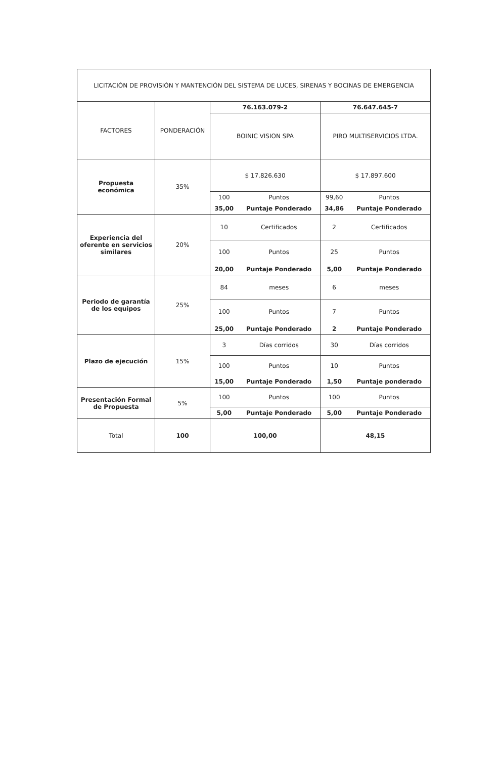| LICITACIÓN DE PROVISIÓN Y MANTENCIÓN DEL SISTEMA DE LUCES, SIRENAS Y BOCINAS DE EMERGENCIA | | | | | |
| --- | --- | --- | --- | --- | --- |
| FACTORES | PONDERACIÓN | 76.163.079-2 | | 76.647.645-7 | |
| | | BOINIC VISION SPA | | PIRO MULTISERVICIOS LTDA. | |
| Propuesta económica | 35% | $ 17.826.630 | | $ 17.897.600 | |
| | | 100 | Puntos | 99,60 | Puntos |
| | | 35,00 | Puntaje Ponderado | 34,86 | Puntaje Ponderado |
| Experiencia del oferente en servicios similares | 20% | 10 | Certificados | 2 | Certificados |
| | | 100 | Puntos | 25 | Puntos |
| | | 20,00 | Puntaje Ponderado | 5,00 | Puntaje Ponderado |
| Periodo de garantía de los equipos | 25% | 84 | meses | 6 | meses |
| | | 100 | Puntos | 7 | Puntos |
| | | 25,00 | Puntaje Ponderado | 2 | Puntaje Ponderado |
| Plazo de ejecución | 15% | 3 | Días corridos | 30 | Días corridos |
| | | 100 | Puntos | 10 | Puntos |
| | | 15,00 | Puntaje Ponderado | 1,50 | Puntaje ponderado |
| Presentación Formal de Propuesta | 5% | 100 | Puntos | 100 | Puntos |
| | | 5,00 | Puntaje Ponderado | 5,00 | Puntaje Ponderado |
| Total | 100 | 100,00 | | 48,15 | |